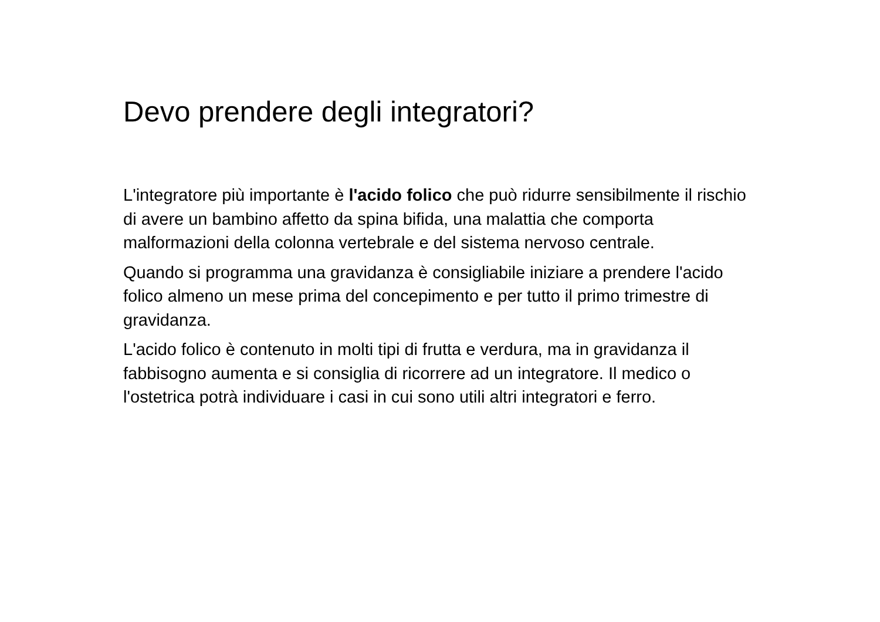Devo prendere degli integratori?
L'integratore più importante è l'acido folico che può ridurre sensibilmente il rischio di avere un bambino affetto da spina bifida, una malattia che comporta malformazioni della colonna vertebrale e del sistema nervoso centrale.
Quando si programma una gravidanza è consigliabile iniziare a prendere l'acido folico almeno un mese prima del concepimento e per tutto il primo trimestre di gravidanza.
L'acido folico è contenuto in molti tipi di frutta e verdura, ma in gravidanza il fabbisogno aumenta e si consiglia di ricorrere ad un integratore. Il medico o l'ostetrica potrà individuare i casi in cui sono utili altri integratori e ferro.